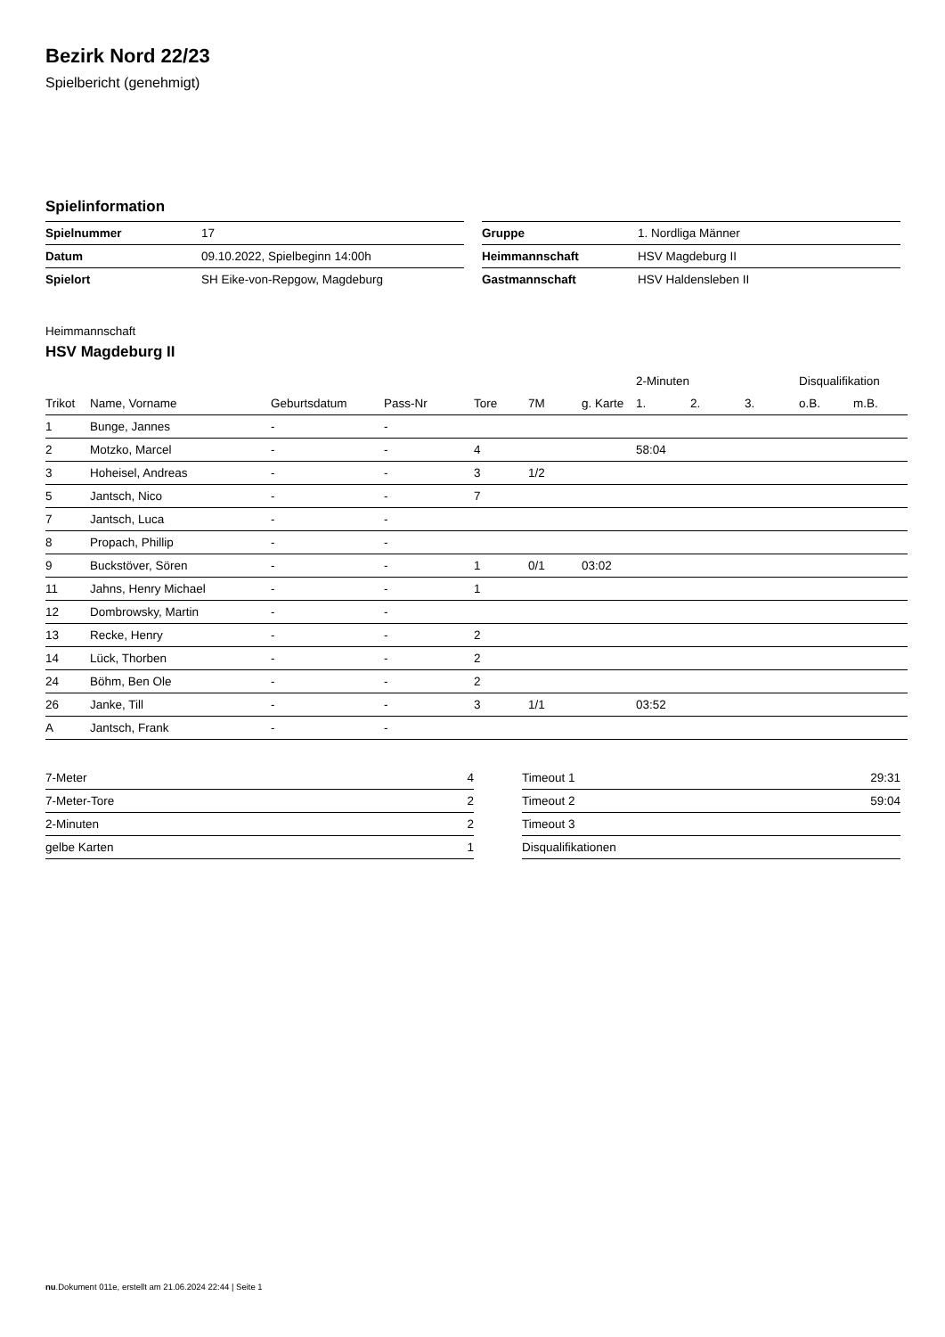Bezirk Nord 22/23
Spielbericht (genehmigt)
Spielinformation
| Spielnummer | 17 |
| Datum | 09.10.2022, Spielbeginn 14:00h |
| Spielort | SH Eike-von-Repgow, Magdeburg |
| Gruppe | 1. Nordliga Männer |
| Heimmannschaft | HSV Magdeburg II |
| Gastmannschaft | HSV Haldensleben II |
Heimmannschaft
HSV Magdeburg II
| | | | | | | | 2-Minuten | | | Disqualifikation | |
| --- | --- | --- | --- | --- | --- | --- | --- | --- | --- | --- | --- |
| Trikot | Name, Vorname | Geburtsdatum | Pass-Nr | Tore | 7M | g. Karte | 1. | 2. | 3. | o.B. | m.B. |
| 1 | Bunge, Jannes | - | - | | | | | | | | |
| 2 | Motzko, Marcel | - | - | 4 | | | 58:04 | | | | |
| 3 | Hoheisel, Andreas | - | - | 3 | 1/2 | | | | | | |
| 5 | Jantsch, Nico | - | - | 7 | | | | | | | |
| 7 | Jantsch, Luca | - | - | | | | | | | | |
| 8 | Propach, Phillip | - | - | | | | | | | | |
| 9 | Buckstöver, Sören | - | - | 1 | 0/1 | 03:02 | | | | | |
| 11 | Jahns, Henry Michael | - | - | 1 | | | | | | | |
| 12 | Dombrowsky, Martin | - | - | | | | | | | | |
| 13 | Recke, Henry | - | - | 2 | | | | | | | |
| 14 | Lück, Thorben | - | - | 2 | | | | | | | |
| 24 | Böhm, Ben Ole | - | - | 2 | | | | | | | |
| 26 | Janke, Till | - | - | 3 | 1/1 | | 03:52 | | | | |
| A | Jantsch, Frank | - | - | | | | | | | | |
| 7-Meter | 4 |
| 7-Meter-Tore | 2 |
| 2-Minuten | 2 |
| gelbe Karten | 1 |
| Timeout 1 | 29:31 |
| Timeout 2 | 59:04 |
| Timeout 3 | |
| Disqualifikationen | |
nu.Dokument 011e, erstellt am 21.06.2024 22:44 | Seite 1